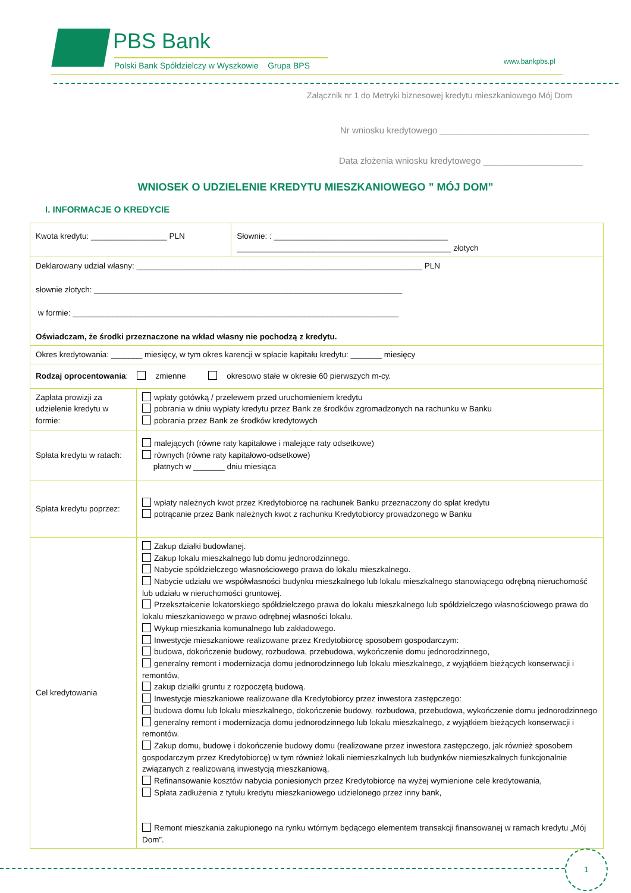PBS Bank
Polski Bank Spółdzielczy w Wyszkowie Grupa BPS
www.bankpbs.pl
Załącznik nr 1 do Metryki biznesowej kredytu mieszkaniowego Mój Dom
Nr wniosku kredytowego ______________________________
Data złożenia wniosku kredytowego ____________________
WNIOSEK O UDZIELENIE KREDYTU MIESZKANIOWEGO ” MÓJ DOM”
I. INFORMACJE O KREDYCIE
| Kwota kredytu: _________________ PLN | | Słownie: : _______________________________________ ________________________________________________ złotych |
| Deklarowany udział własny: ________________________________________________________________ PLN słownie złotych: _____________________________________________________________________ w formie: _________________________________________________________________________ Oświadczam, że środki przeznaczone na wkład własny nie pochodzą z kredytu. | | |
| Okres kredytowania: _______ miesięcy, w tym okres karencji w spłacie kapitału kredytu: _______ miesięcy | | |
| Rodzaj oprocentowania : zmienne okresowo stałe w okresie 60 pierwszych m-cy. | | |
| Zapłata prowizji za udzielenie kredytu w formie: | wpłaty gotówką / przelewem przed uruchomieniem kredytu pobrania w dniu wypłaty kredytu przez Bank ze środków zgromadzonych na rachunku w Banku pobrania przez Bank ze środków kredytowych | |
| Spłata kredytu w ratach: | malejących (równe raty kapitałowe i malejące raty odsetkowe) równych (równe raty kapitałowo-odsetkowe) płatnych w _______ dniu miesiąca | |
| Spłata kredytu poprzez: | wpłaty należnych kwot przez Kredytobiorcę na rachunek Banku przeznaczony do spłat kredytu potrącanie przez Bank należnych kwot z rachunku Kredytobiorcy prowadzonego w Banku | |
| Cel kredytowania | Zakup działki budowlanej. Zakup lokalu mieszkalnego lub domu jednorodzinnego. Nabycie spółdzielczego własnościowego prawa do lokalu mieszkalnego. Nabycie udziału we współwłasności budynku mieszkalnego lub lokalu mieszkalnego stanowiącego odrębną nieruchomość lub udziału w nieruchomości gruntowej. Przekształcenie lokatorskiego spółdzielczego prawa do lokalu mieszkalnego lub spółdzielczego własnościowego prawa do lokalu mieszkaniowego w prawo odrębnej własności lokalu. Wykup mieszkania komunalnego lub zakładowego. Inwestycje mieszkaniowe realizowane przez Kredytobiorcę sposobem gospodarczym: budowa, dokończenie budowy, rozbudowa, przebudowa, wykończenie domu jednorodzinnego, generalny remont i modernizacja domu jednorodzinnego lub lokalu mieszkalnego, z wyjątkiem bieżących konserwacji i remontów, zakup działki gruntu z rozpoczętą budową. Inwestycje mieszkaniowe realizowane dla Kredytobiorcy przez inwestora zastępczego: budowa domu lub lokalu mieszkalnego, dokończenie budowy, rozbudowa, przebudowa, wykończenie domu jednorodzinnego generalny remont i modernizacja domu jednorodzinnego lub lokalu mieszkalnego, z wyjątkiem bieżących konserwacji i remontów. Zakup domu, budowę i dokończenie budowy domu (realizowane przez inwestora zastępczego, jak również sposobem gospodarczym przez Kredytobiorcę) w tym również lokali niemieszkalnych lub budynków niemieszkalnych funkcjonalnie związanych z realizowaną inwestycją mieszkaniową, Refinansowanie kosztów nabycia poniesionych przez Kredytobiorcę na wyżej wymienione cele kredytowania, Spłata zadłużenia z tytułu kredytu mieszkaniowego udzielonego przez inny bank, Remont mieszkania zakupionego na rynku wtórnym będącego elementem transakcji finansowanej w ramach kredytu „Mój Dom”. | |
1